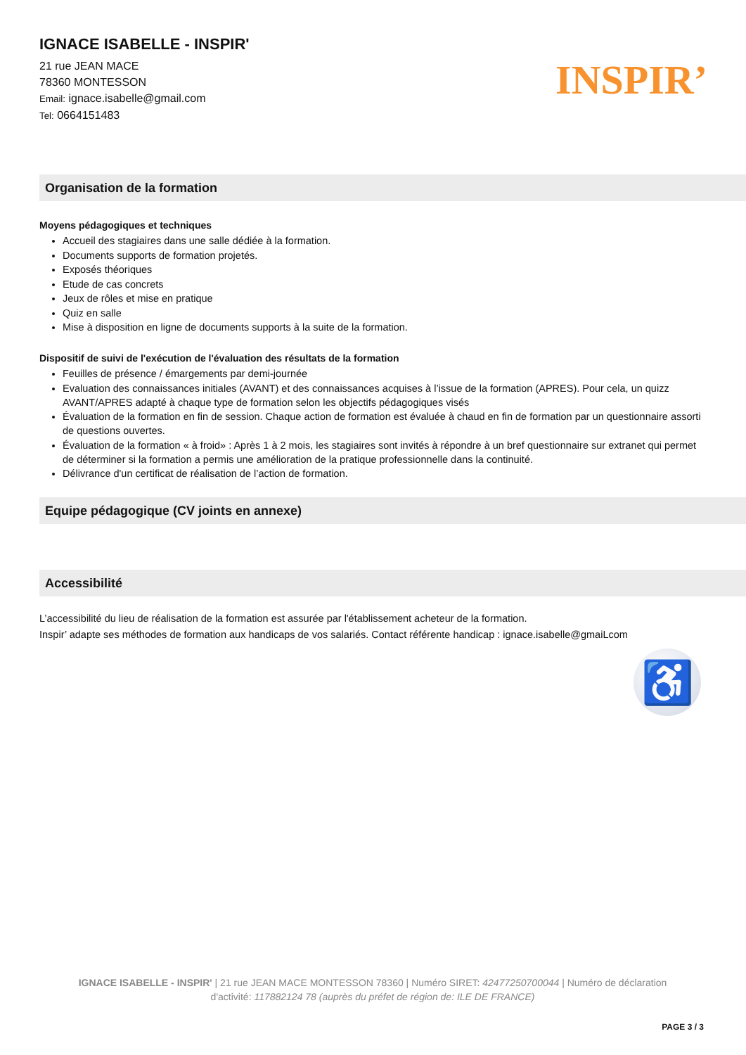IGNACE ISABELLE - INSPIR'
21 rue JEAN MACE
78360 MONTESSON
Email: ignace.isabelle@gmail.com
Tel: 0664151483
INSPIR’
Organisation de la formation
Moyens pédagogiques et techniques
Accueil des stagiaires dans une salle dédiée à la formation.
Documents supports de formation projetés.
Exposés théoriques
Etude de cas concrets
Jeux de rôles et mise en pratique
Quiz en salle
Mise à disposition en ligne de documents supports à la suite de la formation.
Dispositif de suivi de l'exécution de l'évaluation des résultats de la formation
Feuilles de présence / émargements par demi-journée
Evaluation des connaissances initiales (AVANT) et des connaissances acquises à l’issue de la formation (APRES). Pour cela, un quizz AVANT/APRES adapté à chaque type de formation selon les objectifs pédagogiques visés
Évaluation de la formation en fin de session. Chaque action de formation est évaluée à chaud en fin de formation par un questionnaire assorti de questions ouvertes.
Évaluation de la formation « à froid» : Après 1 à 2 mois, les stagiaires sont invités à répondre à un bref questionnaire sur extranet qui permet de déterminer si la formation a permis une amélioration de la pratique professionnelle dans la continuité.
Délivrance d'un certificat de réalisation de l’action de formation.
Equipe pédagogique (CV joints en annexe)
Accessibilité
L’accessibilité du lieu de réalisation de la formation est assurée par l'établissement acheteur de la formation.
Inspir’ adapte ses méthodes de formation aux handicaps de vos salariés. Contact référente handicap : ignace.isabelle@gmaiLcom
♿
IGNACE ISABELLE - INSPIR' | 21 rue JEAN MACE MONTESSON 78360 | Numéro SIRET: 42477250700044 | Numéro de déclaration d'activité: 117882124 78 (auprès du préfet de région de: ILE DE FRANCE)
PAGE 3 / 3